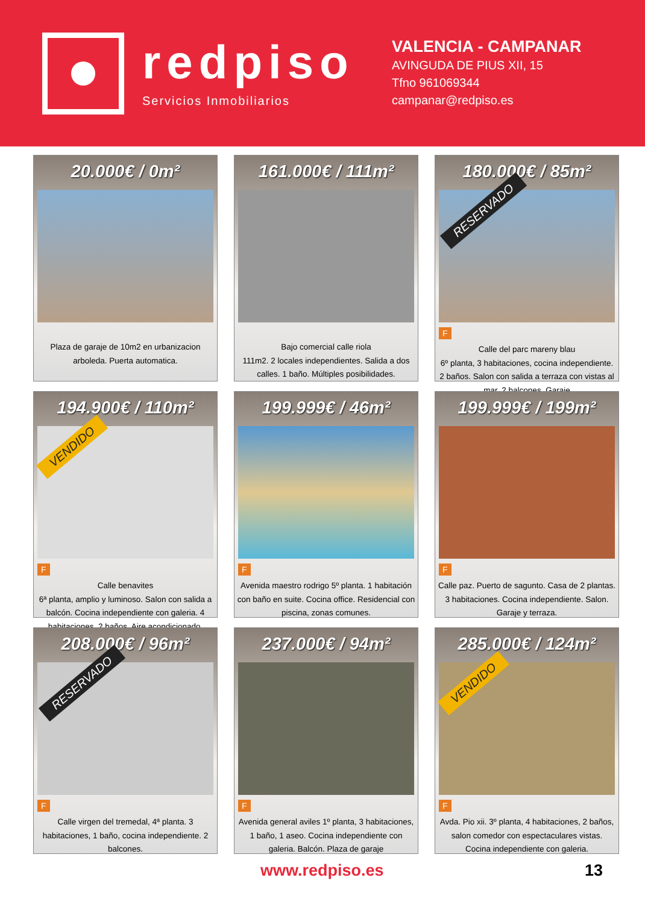redpiso
Servicios Inmobiliarios
VALENCIA - CAMPANAR
AVINGUDA DE PIUS XII, 15
Tfno 961069344
campanar@redpiso.es
20.000€ / 0m²
Plaza de garaje de 10m2 en urbanizacion arboleda. Puerta automatica.
161.000€ / 111m²
Bajo comercial calle riola
111m2. 2 locales independientes. Salida a dos calles. 1 baño. Múltiples posibilidades.
180.000€ / 85m²
RESERVADO
F
Calle del parc mareny blau
6º planta, 3 habitaciones, cocina independiente. 2 baños. Salon con salida a terraza con vistas al mar, 2 balcones. Garaje
194.900€ / 110m²
VENDIDO
F
Calle benavites
6ª planta, amplio y luminoso. Salon con salida a balcón. Cocina independiente con galeria. 4 habitaciones. 2 baños. Aire acondicionado.
199.999€ / 46m²
F
Avenida maestro rodrigo 5º planta. 1 habitación con baño en suite. Cocina office. Residencial con piscina, zonas comunes.
199.999€ / 199m²
F
Calle paz. Puerto de sagunto. Casa de 2 plantas. 3 habitaciones. Cocina independiente. Salon. Garaje y terraza.
208.000€ / 96m²
RESERVADO
F
Calle virgen del tremedal, 4ª planta. 3 habitaciones, 1 baño, cocina independiente. 2 balcones.
237.000€ / 94m²
F
Avenida general aviles 1º planta, 3 habitaciones, 1 baño, 1 aseo. Cocina independiente con galeria. Balcón. Plaza de garaje
285.000€ / 124m²
VENDIDO
F
Avda. Pio xii. 3º planta, 4 habitaciones, 2 baños, salon comedor con espectaculares vistas. Cocina independiente con galeria.
www.redpiso.es 13